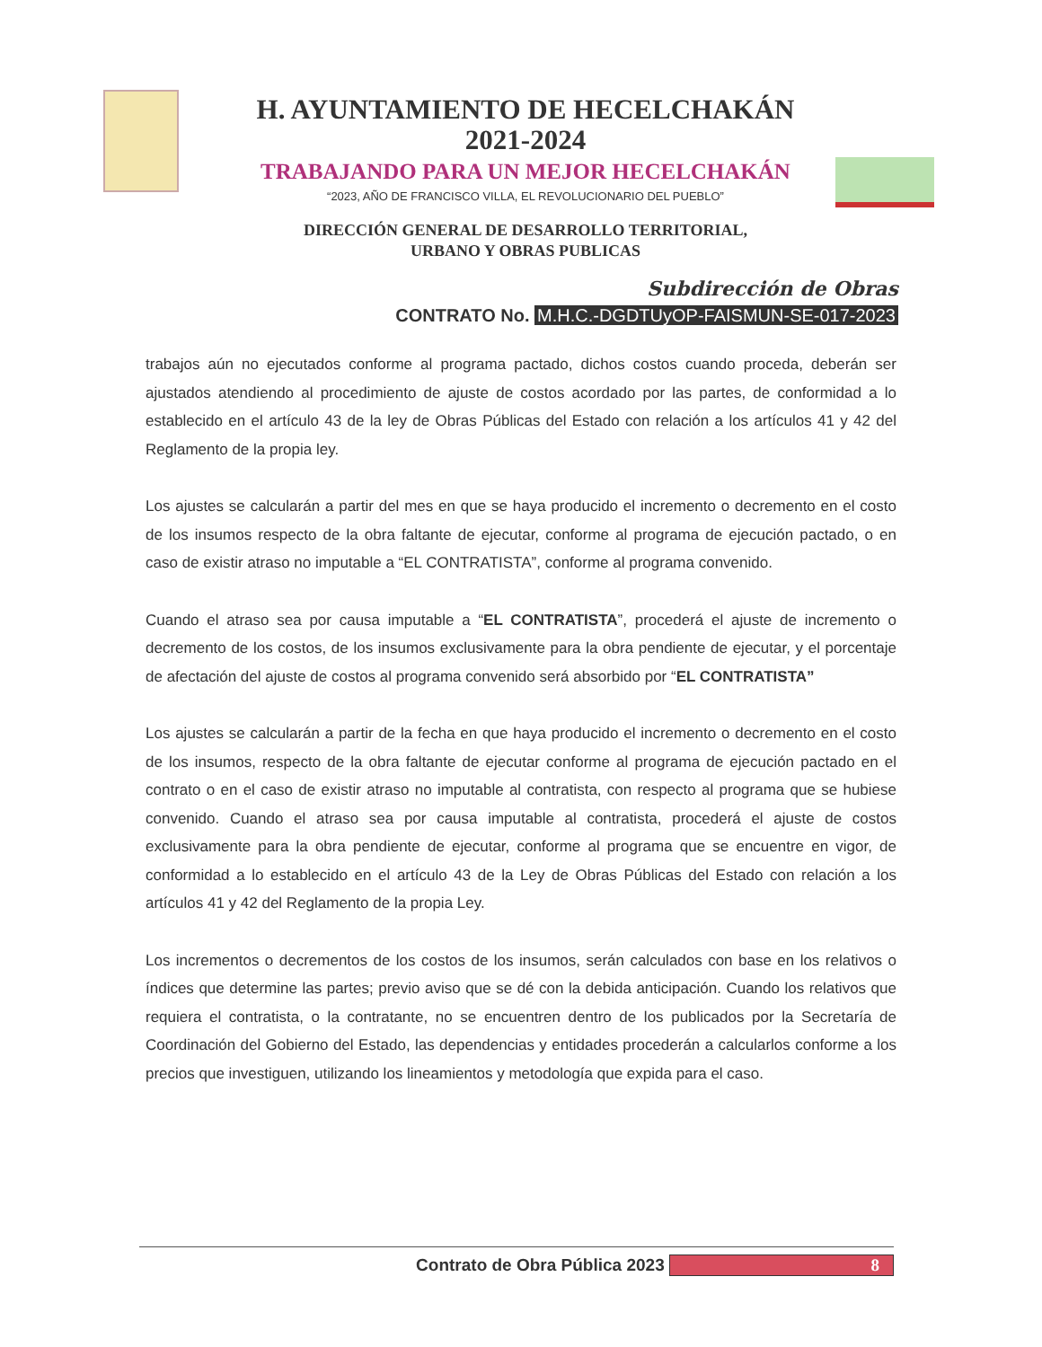H. AYUNTAMIENTO DE HECELCHAKÁN
2021-2024
TRABAJANDO PARA UN MEJOR HECELCHAKÁN
“2023, AÑO DE FRANCISCO VILLA, EL REVOLUCIONARIO DEL PUEBLO”
DIRECCIÓN GENERAL DE DESARROLLO TERRITORIAL,
URBANO Y OBRAS PUBLICAS
Subdirección de Obras
CONTRATO No. M.H.C.-DGDTUyOP-FAISMUN-SE-017-2023
trabajos aún no ejecutados conforme al programa pactado, dichos costos cuando proceda, deberán ser ajustados atendiendo al procedimiento de ajuste de costos acordado por las partes, de conformidad a lo establecido en el artículo 43 de la ley de Obras Públicas del Estado con relación a los artículos 41 y 42 del Reglamento de la propia ley.
Los ajustes se calcularán a partir del mes en que se haya producido el incremento o decremento en el costo de los insumos respecto de la obra faltante de ejecutar, conforme al programa de ejecución pactado, o en caso de existir atraso no imputable a “EL CONTRATISTA”, conforme al programa convenido.
Cuando el atraso sea por causa imputable a “EL CONTRATISTA”, procederá el ajuste de incremento o decremento de los costos, de los insumos exclusivamente para la obra pendiente de ejecutar, y el porcentaje de afectación del ajuste de costos al programa convenido será absorbido por “EL CONTRATISTA”
Los ajustes se calcularán a partir de la fecha en que haya producido el incremento o decremento en el costo de los insumos, respecto de la obra faltante de ejecutar conforme al programa de ejecución pactado en el contrato o en el caso de existir atraso no imputable al contratista, con respecto al programa que se hubiese convenido. Cuando el atraso sea por causa imputable al contratista, procederá el ajuste de costos exclusivamente para la obra pendiente de ejecutar, conforme al programa que se encuentre en vigor, de conformidad a lo establecido en el artículo 43 de la Ley de Obras Públicas del Estado con relación a los artículos 41 y 42 del Reglamento de la propia Ley.
Los incrementos o decrementos de los costos de los insumos, serán calculados con base en los relativos o índices que determine las partes; previo aviso que se dé con la debida anticipación. Cuando los relativos que requiera el contratista, o la contratante, no se encuentren dentro de los publicados por la Secretaría de Coordinación del Gobierno del Estado, las dependencias y entidades procederán a calcularlos conforme a los precios que investiguen, utilizando los lineamientos y metodología que expida para el caso.
Contrato de Obra Pública 2023 8